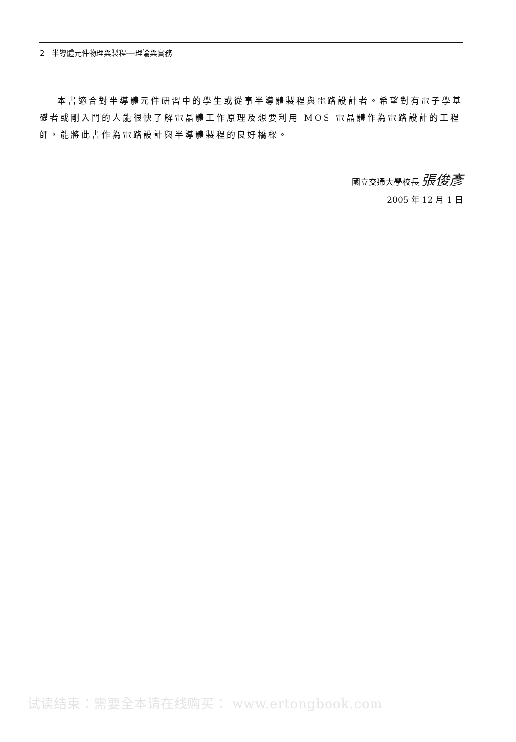2　半導體元件物理與製程──理論與實務
本書適合對半導體元件研習中的學生或從事半導體製程與電路設計者。希望對有電子學基礎者或剛入門的人能很快了解電晶體工作原理及想要利用 MOS 電晶體作為電路設計的工程師，能將此書作為電路設計與半導體製程的良好橋樑。
國立交通大學校長 張俊彥
2005 年 12 月 1 日
试读结束：需要全本请在线购买： www.ertongbook.com